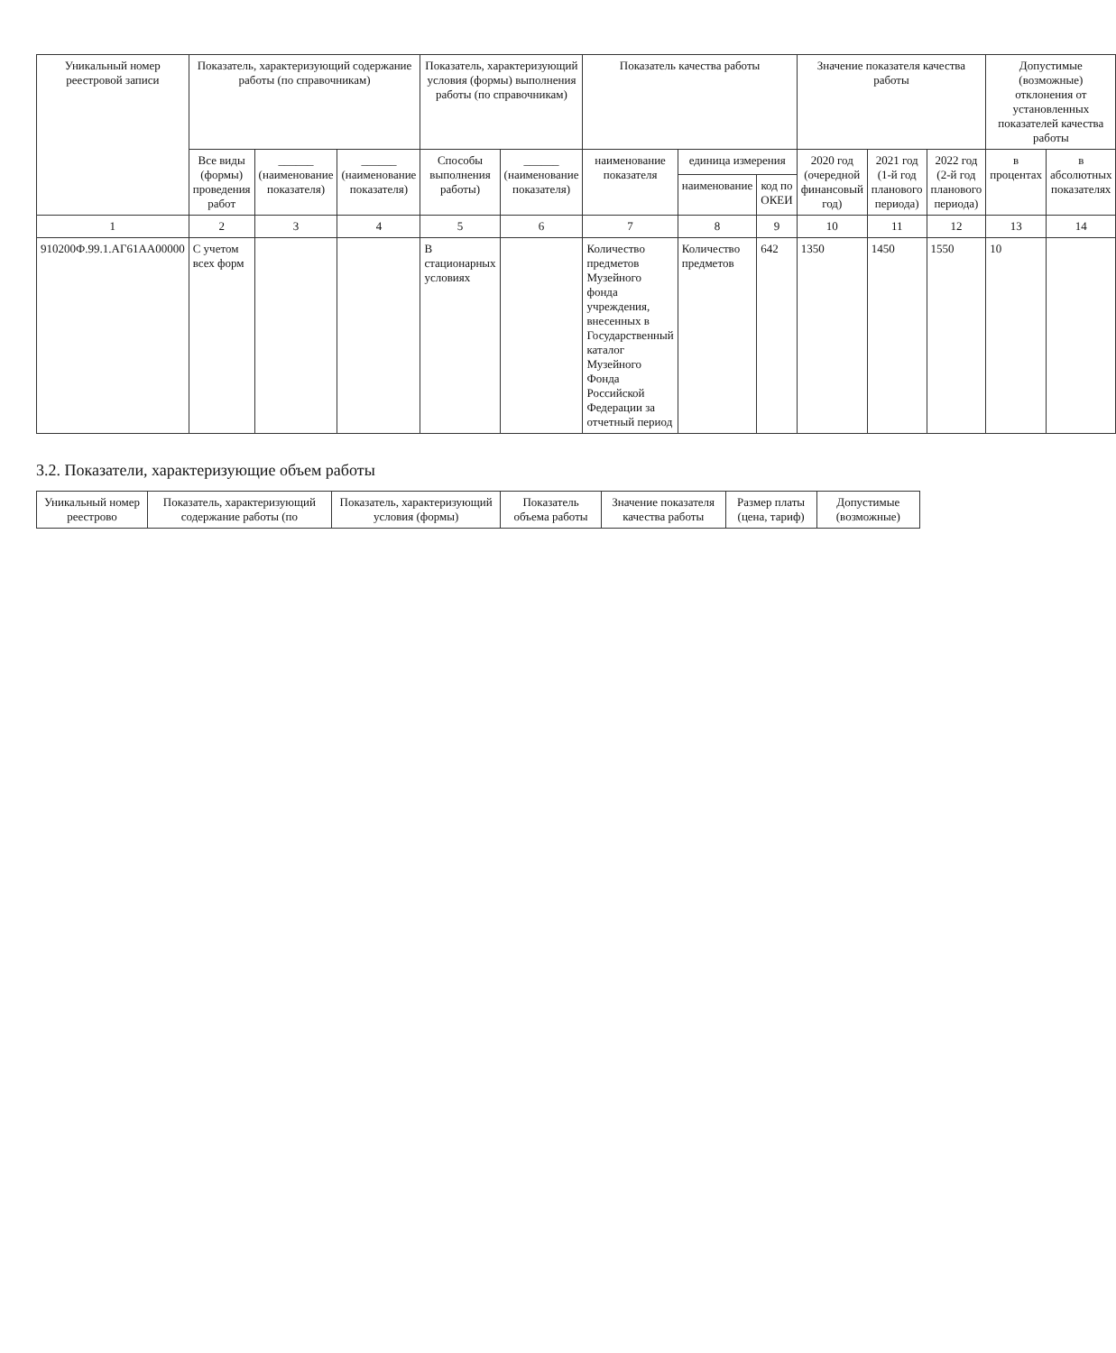| Уникальный номер реестровой записи | Показатель, характеризующий содержание работы (по справочникам) | | | Показатель, характеризующий условия (формы) выполнения работы (по справочникам) | | Показатель качества работы | | | Значение показателя качества работы | | | Допустимые (возможные) отклонения от установленных показателей качества работы | |
| --- | --- | --- | --- | --- | --- | --- | --- | --- | --- | --- | --- | --- | --- |
| | Все виды (формы) проведения работ | ______ (наименование показателя) | ______ (наименование показателя) | Способы выполнения работы) | ______ (наименование показателя) | наименование показателя | единица измерения | | 2020 год (очередной финансовый год) | 2021 год (1-й год планового периода) | 2022 год (2-й год планового периода) | в процентах | в абсолютных показателях |
| | | | | | | | наименование | код по ОКЕИ | | | | | |
| 1 | 2 | 3 | 4 | 5 | 6 | 7 | 8 | 9 | 10 | 11 | 12 | 13 | 14 |
| 910200Ф.99.1.АГ61АА00000 | С учетом всех форм | | | В стационарных условиях | | Количество предметов Музейного фонда учреждения, внесенных в Государственный каталог Музейного Фонда Российской Федерации за отчетный период | Количество предметов | 642 | 1350 | 1450 | 1550 | 10 | |
3.2. Показатели, характеризующие объем работы
| Уникальный номер реестрово | Показатель, характеризующий содержание работы (по | Показатель, характеризующий условия (формы) | Показатель объема работы | Значение показателя качества работы | Размер платы (цена, тариф) | Допустимые (возможные) |
| --- | --- | --- | --- | --- | --- | --- |